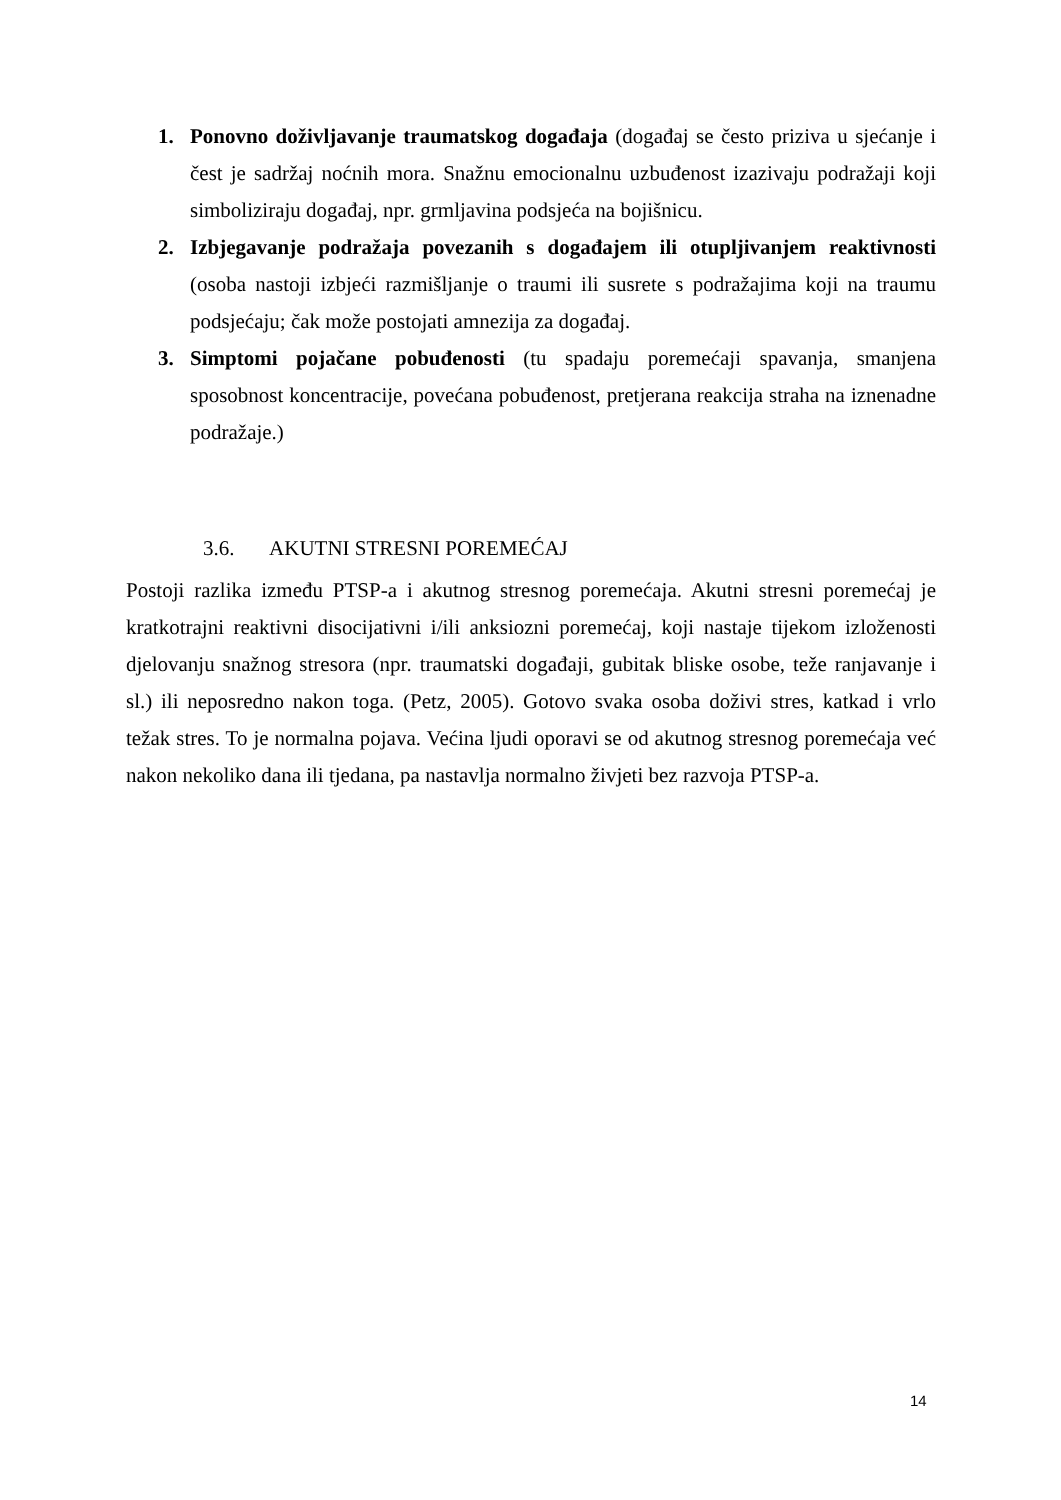1. Ponovno doživljavanje traumatskog događaja (događaj se često priziva u sjećanje i čest je sadržaj noćnih mora. Snažnu emocionalnu uzbuđenost izazivaju podražaji koji simboliziraju događaj, npr. grmljavina podsjeća na bojišnicu.
2. Izbjegavanje podražaja povezanih s događajem ili otupljivanjem reaktivnosti (osoba nastoji izbjeći razmišljanje o traumi ili susrete s podražajima koji na traumu podsjećaju; čak može postojati amnezija za događaj.
3. Simptomi pojačane pobuđenosti (tu spadaju poremećaji spavanja, smanjena sposobnost koncentracije, povećana pobuđenost, pretjerana reakcija straha na iznenadne podražaje.)
3.6. AKUTNI STRESNI POREMEĆAJ
Postoji razlika između PTSP-a i akutnog stresnog poremećaja. Akutni stresni poremećaj je kratkotrajni reaktivni disocijativni i/ili anksiozni poremećaj, koji nastaje tijekom izloženosti djelovanju snažnog stresora (npr. traumatski događaji, gubitak bliske osobe, teže ranjavanje i sl.) ili neposredno nakon toga. (Petz, 2005). Gotovo svaka osoba doživi stres, katkad i vrlo težak stres. To je normalna pojava. Većina ljudi oporavi se od akutnog stresnog poremećaja već nakon nekoliko dana ili tjedana, pa nastavlja normalno živjeti bez razvoja PTSP-a.
14